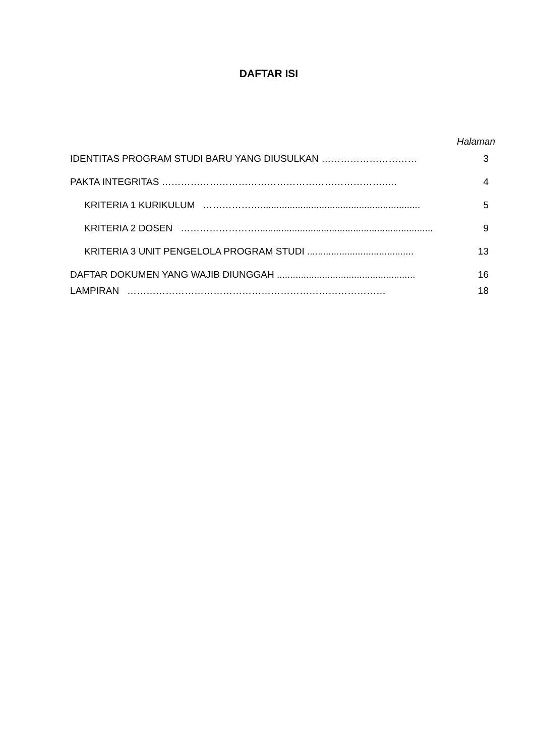DAFTAR ISI
Halaman
IDENTITAS PROGRAM STUDI BARU YANG DIUSULKAN ………………………… 3
PAKTA INTEGRITAS ……………………………………………………………….. 4
KRITERIA 1 KURIKULUM ………………............................................................ 5
KRITERIA 2 DOSEN …………………….................................................................. 9
KRITERIA 3 UNIT PENGELOLA PROGRAM STUDI ........................................ 13
DAFTAR DOKUMEN YANG WAJIB DIUNGGAH .................................................... 16
LAMPIRAN ……………………………………………………………………… 18